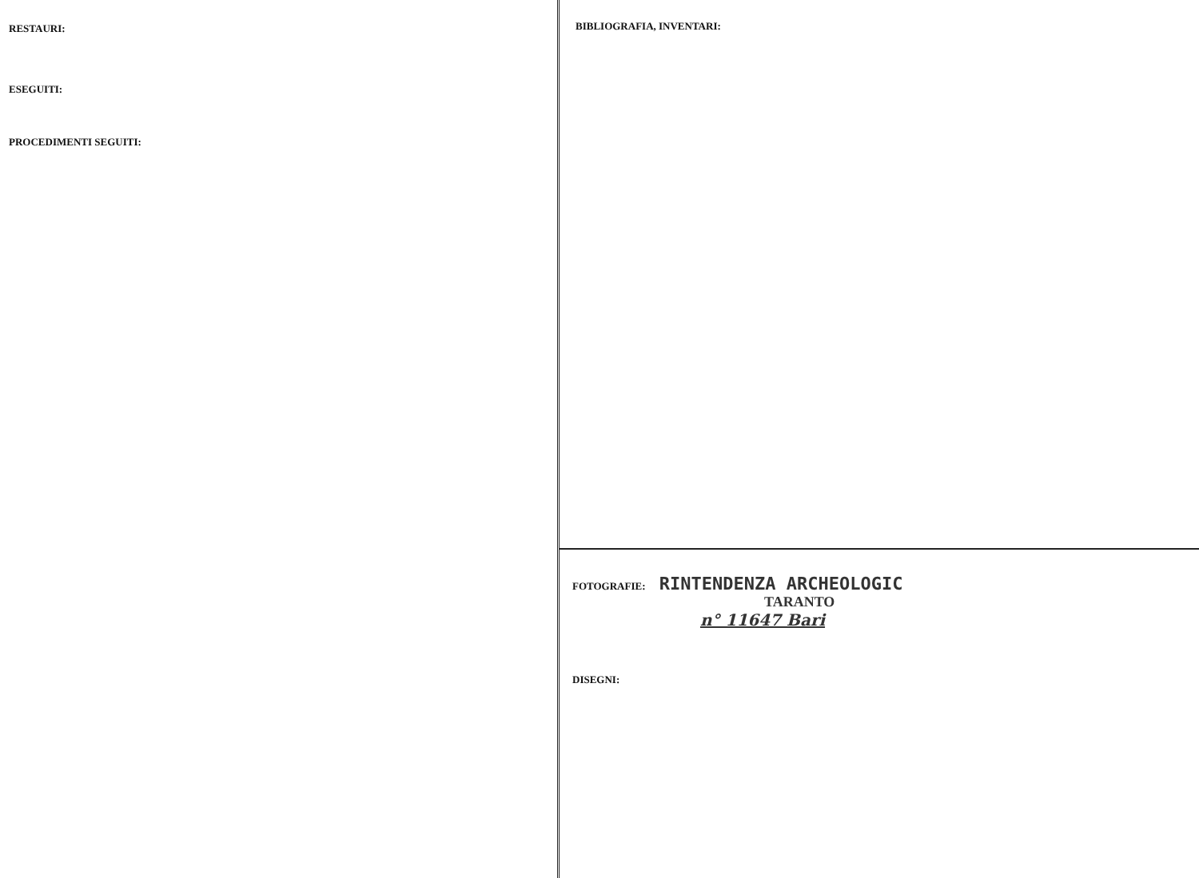RESTAURI:
ESEGUITI:
PROCEDIMENTI SEGUITI:
BIBLIOGRAFIA, INVENTARI:
FOTOGRAFIE: RINTENDENZA ARCHEOLOGIC
TARANTO
n° 11647 Bari
DISEGNI: